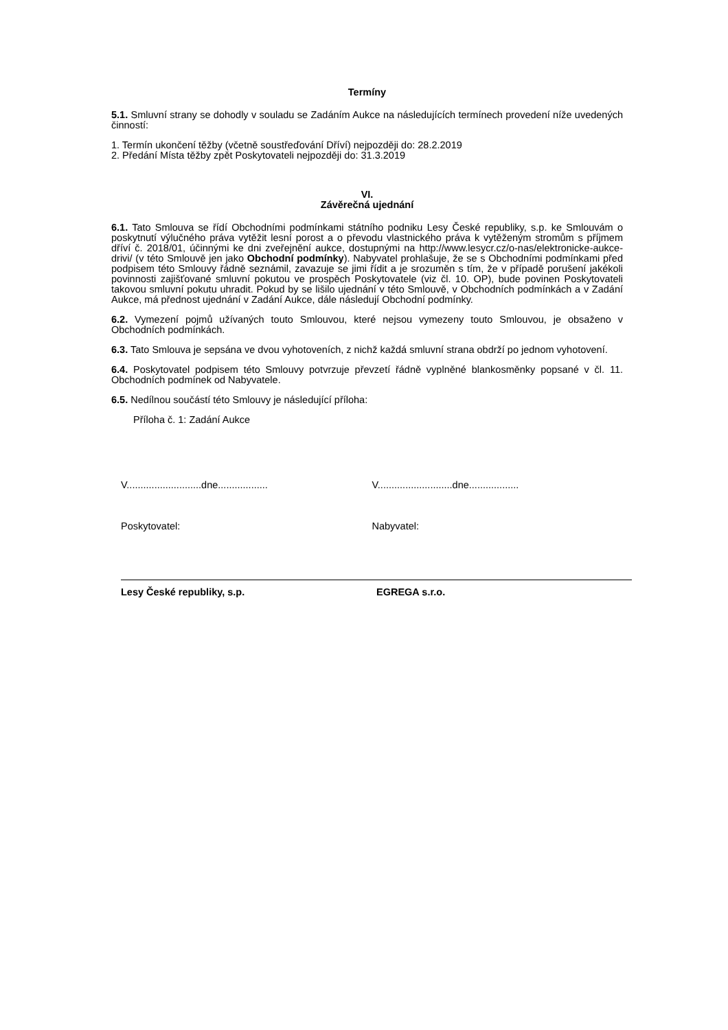Termíny
5.1. Smluvní strany se dohodly v souladu se Zadáním Aukce na následujících termínech provedení níže uvedených činností:
1. Termín ukončení těžby (včetně soustřeďování Dříví) nejpozději do: 28.2.2019
2. Předání Místa těžby zpět Poskytovateli nejpozději do: 31.3.2019
VI.
Závěrečná ujednání
6.1. Tato Smlouva se řídí Obchodními podmínkami státního podniku Lesy České republiky, s.p. ke Smlouvám o poskytnutí výlučného práva vytěžit lesní porost a o převodu vlastnického práva k vytěženým stromům s příjmem dříví č. 2018/01, účinnými ke dni zveřejnění aukce, dostupnými na http://www.lesycr.cz/o-nas/elektronicke-aukce-drivi/ (v této Smlouvě jen jako Obchodní podmínky). Nabyvatel prohlašuje, že se s Obchodními podmínkami před podpisem této Smlouvy řádně seznámil, zavazuje se jimi řídit a je srozuměn s tím, že v případě porušení jakékoli povinnosti zajišťované smluvní pokutou ve prospěch Poskytovatele (viz čl. 10. OP), bude povinen Poskytovateli takovou smluvní pokutu uhradit. Pokud by se lišilo ujednání v této Smlouvě, v Obchodních podmínkách a v Zadání Aukce, má přednost ujednání v Zadání Aukce, dále následují Obchodní podmínky.
6.2. Vymezení pojmů užívaných touto Smlouvou, které nejsou vymezeny touto Smlouvou, je obsaženo v Obchodních podmínkách.
6.3. Tato Smlouva je sepsána ve dvou vyhotoveních, z nichž každá smluvní strana obdrží po jednom vyhotovení.
6.4. Poskytovatel podpisem této Smlouvy potvrzuje převzetí řádně vyplněné blankosměnky popsané v čl. 11. Obchodních podmínek od Nabyvatele.
6.5. Nedílnou součástí této Smlouvy je následující příloha:
Příloha č. 1: Zadání Aukce
V...........................dne..................
V...........................dne..................
Poskytovatel: Nabyvatel:
Lesy České republiky, s.p. EGREGA s.r.o.